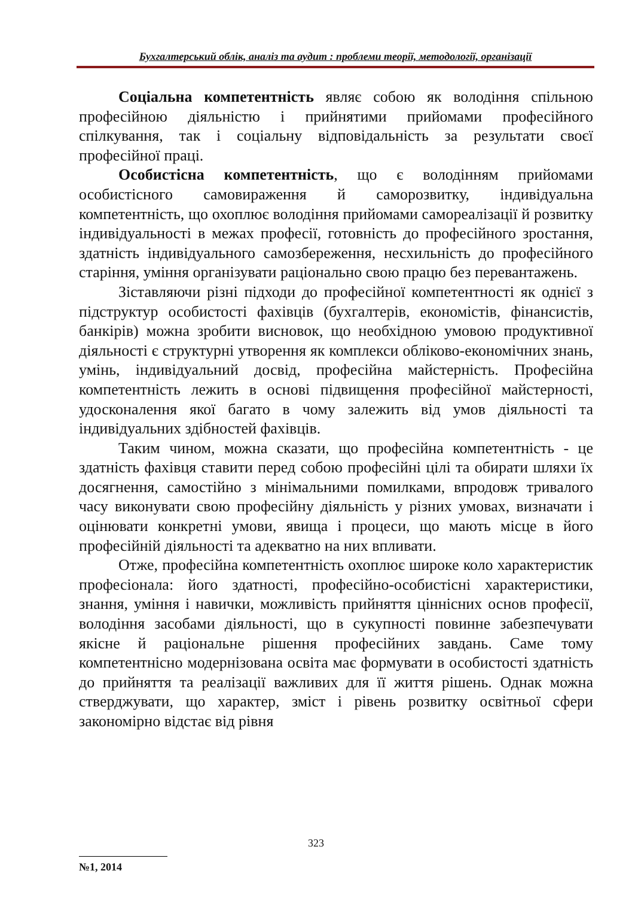Бухгалтерський облік, аналіз та аудит : проблеми теорії, методології, організації
Соціальна компетентність являє собою як володіння спільною професійною діяльністю і прийнятими прийомами професійного спілкування, так і соціальну відповідальність за результати своєї професійної праці.
Особистісна компетентність, що є володінням прийомами особистісного самовираження й саморозвитку, індивідуальна компетентність, що охоплює володіння прийомами самореалізації й розвитку індивідуальності в межах професії, готовність до професійного зростання, здатність індивідуального самозбереження, несхильність до професійного старіння, уміння організувати раціонально свою працю без перевантажень.
Зіставляючи різні підходи до професійної компетентності як однієї з підструктур особистості фахівців (бухгалтерів, економістів, фінансистів, банкірів) можна зробити висновок, що необхідною умовою продуктивної діяльності є структурні утворення як комплекси обліково-економічних знань, умінь, індивідуальний досвід, професійна майстерність. Професійна компетентність лежить в основі підвищення професійної майстерності, удосконалення якої багато в чому залежить від умов діяльності та індивідуальних здібностей фахівців.
Таким чином, можна сказати, що професійна компетентність - це здатність фахівця ставити перед собою професійні цілі та обирати шляхи їх досягнення, самостійно з мінімальними помилками, впродовж тривалого часу виконувати свою професійну діяльність у різних умовах, визначати і оцінювати конкретні умови, явища і процеси, що мають місце в його професійній діяльності та адекватно на них впливати.
Отже, професійна компетентність охоплює широке коло характеристик професіонала: його здатності, професійно-особистісні характеристики, знання, уміння і навички, можливість прийняття ціннісних основ професії, володіння засобами діяльності, що в сукупності повинне забезпечувати якісне й раціональне рішення професійних завдань. Саме тому компетентнісно модернізована освіта має формувати в особистості здатність до прийняття та реалізації важливих для її життя рішень. Однак можна стверджувати, що характер, зміст і рівень розвитку освітньої сфери закономірно відстає від рівня
323
№1, 2014